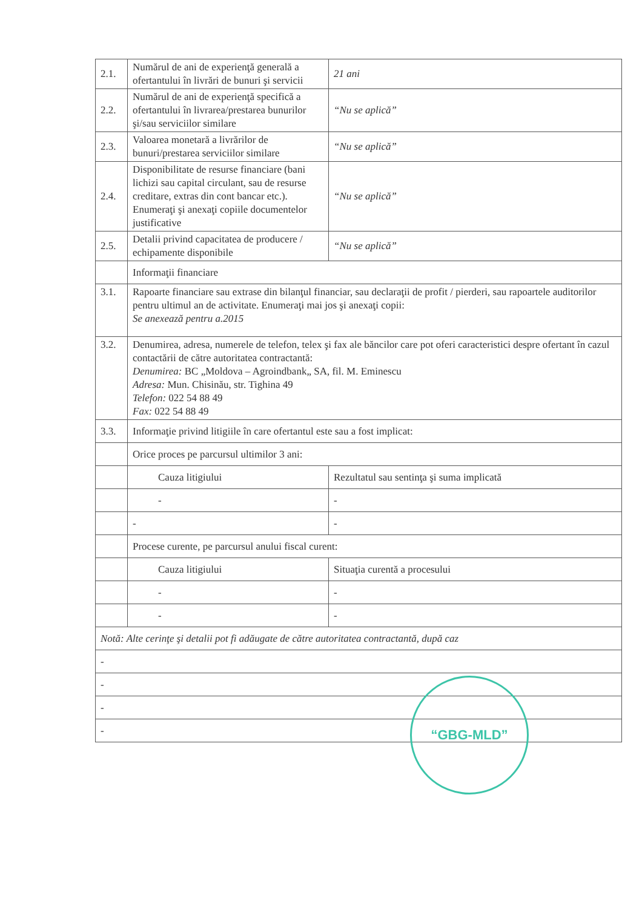| 2.1. | Numărul de ani de experienţă generală a ofertantului în livrări de bunuri şi servicii | 21 ani | |
| 2.2. | Numărul de ani de experienţă specifică a ofertantului în livrarea/prestarea bunurilor şi/sau serviciilor similare | “Nu se aplică” | |
| 2.3. | Valoarea monetară a livrărilor de bunuri/prestarea serviciilor similare | “Nu se aplică” | |
| 2.4. | Disponibilitate de resurse financiare (bani lichizi sau capital circulant, sau de resurse creditare, extras din cont bancar etc.). Enumeraţi şi anexaţi copiile documentelor justificative | “Nu se aplică” | |
| 2.5. | Detalii privind capacitatea de producere / echipamente disponibile | “Nu se aplică” | |
| | Informaţii financiare | | |
| 3.1. | Rapoarte financiare sau extrase din bilanţul financiar, sau declaraţii de profit / pierderi, sau rapoartele auditorilor pentru ultimul an de activitate. Enumeraţi mai jos şi anexaţi copii: Se anexează pentru a.2015 | | |
| 3.2. | Denumirea, adresa, numerele de telefon, telex şi fax ale băncilor care pot oferi caracteristici despre ofertant în cazul contactării de către autoritatea contractantă: Denumirea: BC „Moldova – Agroindbank„ SA, fil. M. Eminescu Adresa: Mun. Chisinău, str. Tighina 49 Telefon: 022 54 88 49 Fax: 022 54 88 49 | | |
| 3.3. | Informaţie privind litigiile în care ofertantul este sau a fost implicat: | | |
| | Orice proces pe parcursul ultimilor 3 ani: | | |
| | Cauza litigiului | | Rezultatul sau sentinţa şi suma implicată |
| | - | | - |
| | - | | - |
| | Procese curente, pe parcursul anului fiscal curent: | | |
| | Cauza litigiului | | Situaţia curentă a procesului |
| | - | | - |
| | - | | - |
| Notă: Alte cerinţe şi detalii pot fi adăugate de către autoritatea contractantă, după caz | | | |
| - | | | |
| - | | | |
| - | | | |
| - | | | |
“GBG-MLD”